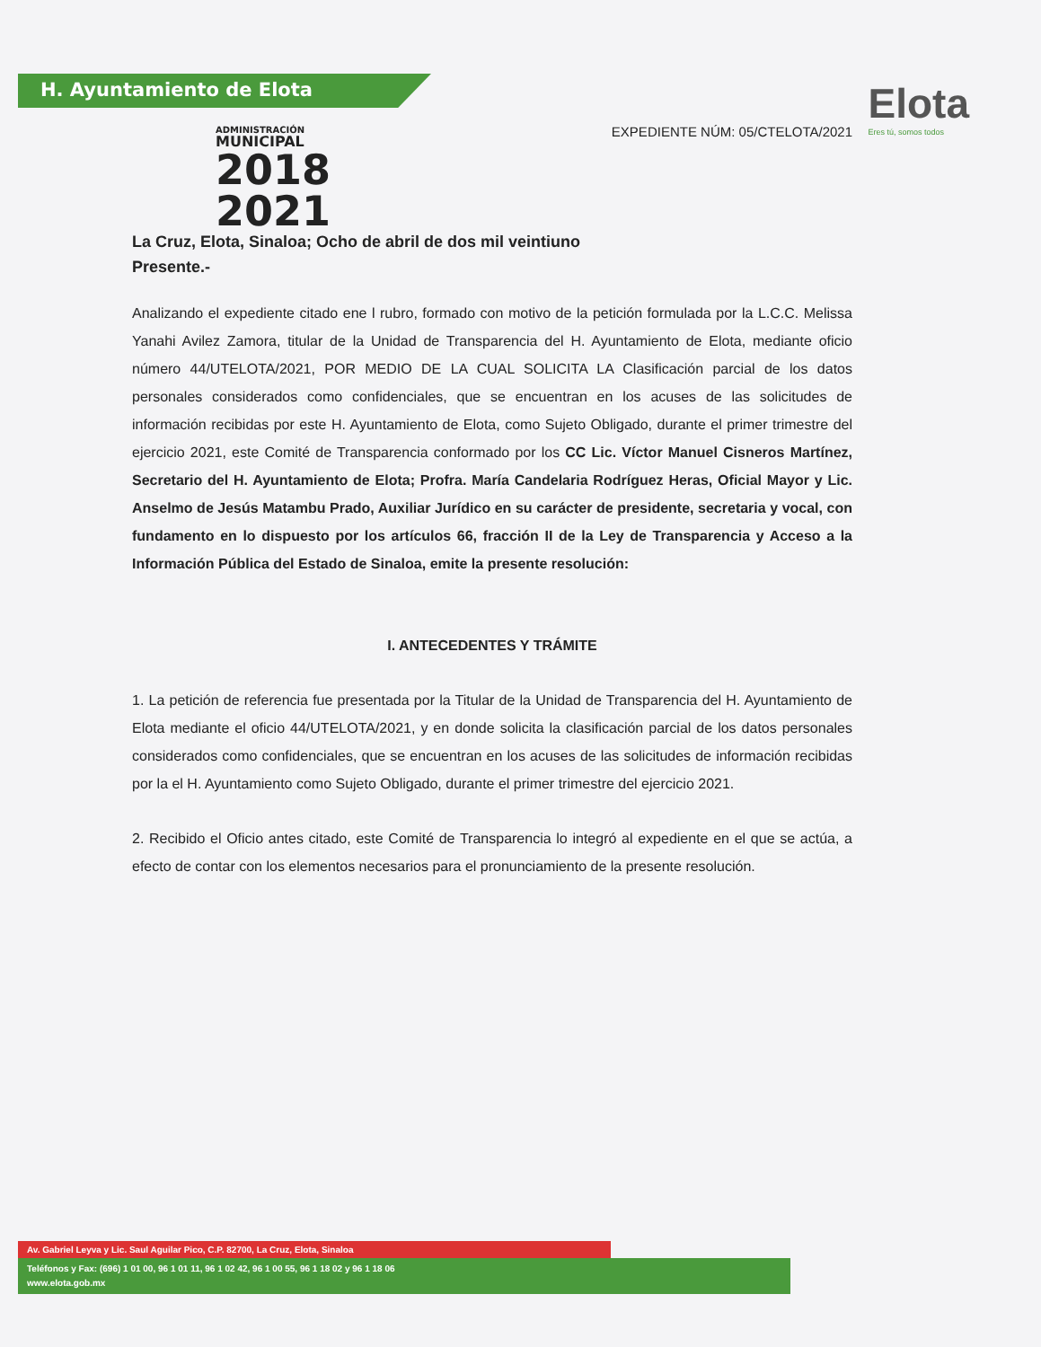H. Ayuntamiento de Elota
ADMINISTRACIÓN
MUNICIPAL
2018
2021
Elota
Eres tú, somos todos
EXPEDIENTE NÚM: 05/CTELOTA/2021
La Cruz, Elota, Sinaloa; Ocho de abril de dos mil veintiuno
Presente.-
Analizando el expediente citado ene l rubro, formado con motivo de la petición formulada por la L.C.C. Melissa Yanahi Avilez Zamora, titular de la Unidad de Transparencia del H. Ayuntamiento de Elota, mediante oficio número 44/UTELOTA/2021, POR MEDIO DE LA CUAL SOLICITA LA Clasificación parcial de los datos personales considerados como confidenciales, que se encuentran en los acuses de las solicitudes de información recibidas por este H. Ayuntamiento de Elota, como Sujeto Obligado, durante el primer trimestre del ejercicio 2021, este Comité de Transparencia conformado por los CC Lic. Víctor Manuel Cisneros Martínez, Secretario del H. Ayuntamiento de Elota; Profra. María Candelaria Rodríguez Heras, Oficial Mayor y Lic. Anselmo de Jesús Matambu Prado, Auxiliar Jurídico en su carácter de presidente, secretaria y vocal, con fundamento en lo dispuesto por los artículos 66, fracción II de la Ley de Transparencia y Acceso a la Información Pública del Estado de Sinaloa, emite la presente resolución:
I. ANTECEDENTES Y TRÁMITE
1. La petición de referencia fue presentada por la Titular de la Unidad de Transparencia del H. Ayuntamiento de Elota mediante el oficio 44/UTELOTA/2021, y en donde solicita la clasificación parcial de los datos personales considerados como confidenciales, que se encuentran en los acuses de las solicitudes de información recibidas por la el H. Ayuntamiento como Sujeto Obligado, durante el primer trimestre del ejercicio 2021.
2. Recibido el Oficio antes citado, este Comité de Transparencia lo integró al expediente en el que se actúa, a efecto de contar con los elementos necesarios para el pronunciamiento de la presente resolución.
Av. Gabriel Leyva y Lic. Saul Aguilar Pico, C.P. 82700, La Cruz, Elota, Sinaloa
Teléfonos y Fax: (696) 1 01 00, 96 1 01 11, 96 1 02 42, 96 1 00 55, 96 1 18 02 y 96 1 18 06
www.elota.gob.mx